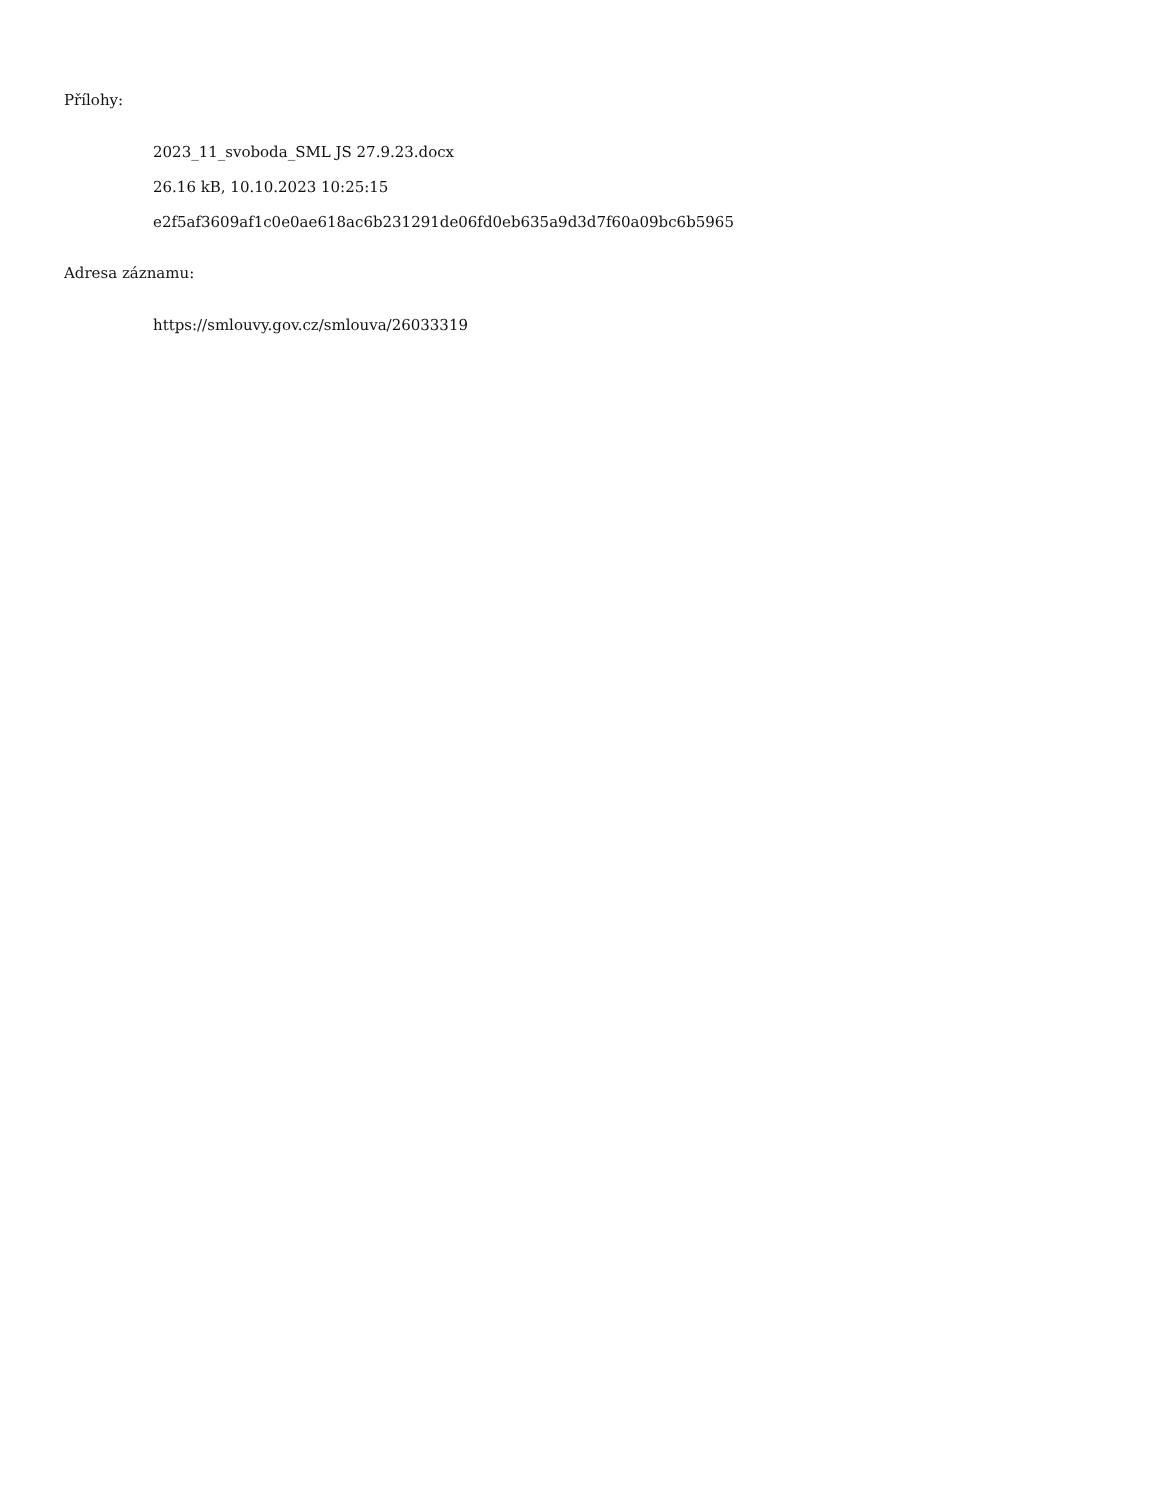Přílohy:
2023_11_svoboda_SML JS 27.9.23.docx
26.16 kB, 10.10.2023 10:25:15
e2f5af3609af1c0e0ae618ac6b231291de06fd0eb635a9d3d7f60a09bc6b5965
Adresa záznamu:
https://smlouvy.gov.cz/smlouva/26033319